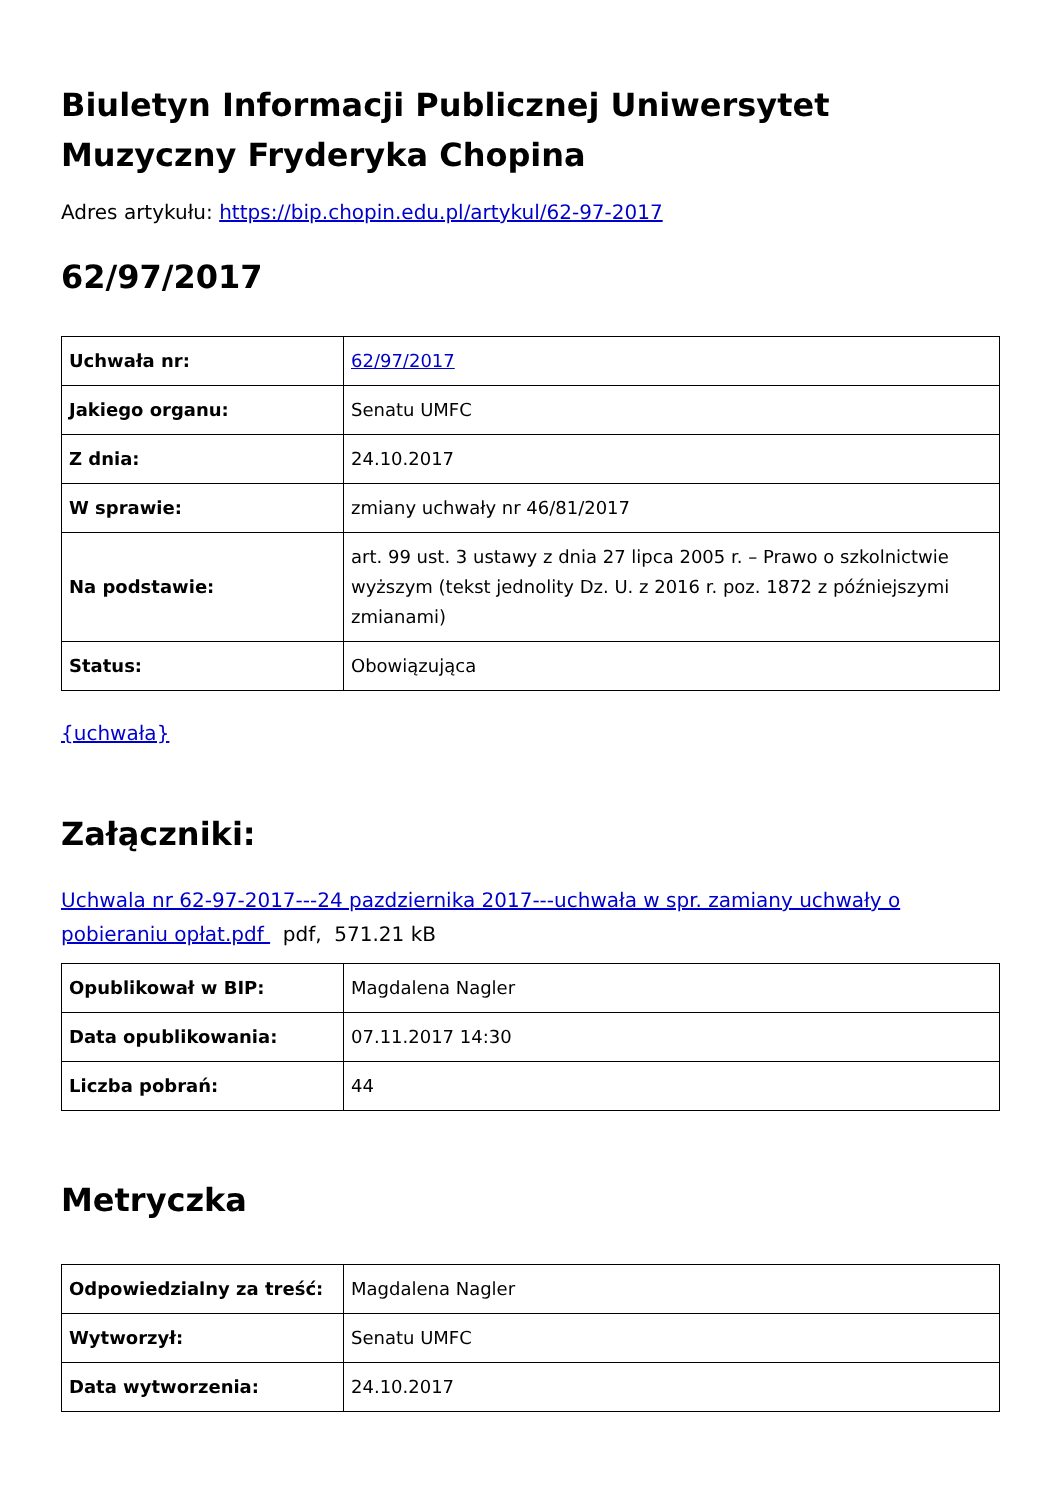Biuletyn Informacji Publicznej Uniwersytet Muzyczny Fryderyka Chopina
Adres artykułu: https://bip.chopin.edu.pl/artykul/62-97-2017
62/97/2017
| Uchwała nr: | 62/97/2017 |
| Jakiego organu: | Senatu UMFC |
| Z dnia: | 24.10.2017 |
| W sprawie: | zmiany uchwały nr 46/81/2017 |
| Na podstawie: | art. 99 ust. 3 ustawy z dnia 27 lipca 2005 r. – Prawo o szkolnictwie wyższym (tekst jednolity Dz. U. z 2016 r. poz. 1872 z późniejszymi zmianami) |
| Status: | Obowiązująca |
{uchwała}
Załączniki:
Uchwala nr 62-97-2017---24 pazdziernika 2017---uchwała w spr. zamiany uchwały o pobieraniu opłat.pdf pdf, 571.21 kB
| Opublikował w BIP: | Magdalena Nagler |
| Data opublikowania: | 07.11.2017 14:30 |
| Liczba pobrań: | 44 |
Metryczka
| Odpowiedzialny za treść: | Magdalena Nagler |
| Wytworzył: | Senatu UMFC |
| Data wytworzenia: | 24.10.2017 |